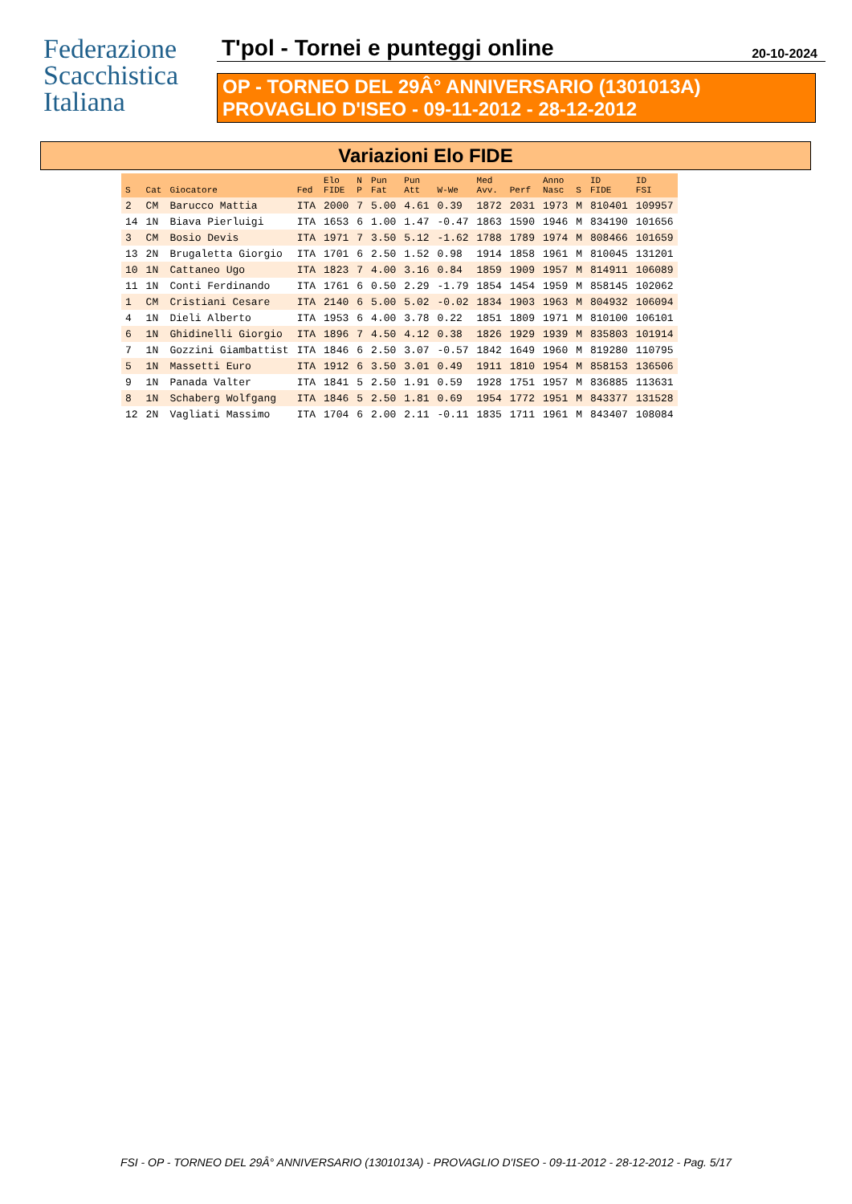Federazione
Scacchistica
Italiana
T'pol - Tornei e punteggi online 20-10-2024
OP - TORNEO DEL 29Â° ANNIVERSARIO (1301013A)
PROVAGLIO D'ISEO - 09-11-2012 - 28-12-2012
Variazioni Elo FIDE
| S | Cat | Giocatore | Fed | Elo FIDE | N P | Pun Fat | Pun Att | W-We | Med Avv. | Perf | Anno Nasc | S | ID FIDE | ID FSI |
| --- | --- | --- | --- | --- | --- | --- | --- | --- | --- | --- | --- | --- | --- | --- |
| 2 | CM | Barucco Mattia | ITA | 2000 | 7 | 5.00 | 4.61 | 0.39 | 1872 | 2031 | 1973 | M | 810401 | 109957 |
| 14 | 1N | Biava Pierluigi | ITA | 1653 | 6 | 1.00 | 1.47 | -0.47 | 1863 | 1590 | 1946 | M | 834190 | 101656 |
| 3 | CM | Bosio Devis | ITA | 1971 | 7 | 3.50 | 5.12 | -1.62 | 1788 | 1789 | 1974 | M | 808466 | 101659 |
| 13 | 2N | Brugaletta Giorgio | ITA | 1701 | 6 | 2.50 | 1.52 | 0.98 | 1914 | 1858 | 1961 | M | 810045 | 131201 |
| 10 | 1N | Cattaneo Ugo | ITA | 1823 | 7 | 4.00 | 3.16 | 0.84 | 1859 | 1909 | 1957 | M | 814911 | 106089 |
| 11 | 1N | Conti Ferdinando | ITA | 1761 | 6 | 0.50 | 2.29 | -1.79 | 1854 | 1454 | 1959 | M | 858145 | 102062 |
| 1 | CM | Cristiani Cesare | ITA | 2140 | 6 | 5.00 | 5.02 | -0.02 | 1834 | 1903 | 1963 | M | 804932 | 106094 |
| 4 | 1N | Dieli Alberto | ITA | 1953 | 6 | 4.00 | 3.78 | 0.22 | 1851 | 1809 | 1971 | M | 810100 | 106101 |
| 6 | 1N | Ghidinelli Giorgio | ITA | 1896 | 7 | 4.50 | 4.12 | 0.38 | 1826 | 1929 | 1939 | M | 835803 | 101914 |
| 7 | 1N | Gozzini Giambattist | ITA | 1846 | 6 | 2.50 | 3.07 | -0.57 | 1842 | 1649 | 1960 | M | 819280 | 110795 |
| 5 | 1N | Massetti Euro | ITA | 1912 | 6 | 3.50 | 3.01 | 0.49 | 1911 | 1810 | 1954 | M | 858153 | 136506 |
| 9 | 1N | Panada Valter | ITA | 1841 | 5 | 2.50 | 1.91 | 0.59 | 1928 | 1751 | 1957 | M | 836885 | 113631 |
| 8 | 1N | Schaberg Wolfgang | ITA | 1846 | 5 | 2.50 | 1.81 | 0.69 | 1954 | 1772 | 1951 | M | 843377 | 131528 |
| 12 | 2N | Vagliati Massimo | ITA | 1704 | 6 | 2.00 | 2.11 | -0.11 | 1835 | 1711 | 1961 | M | 843407 | 108084 |
FSI - OP - TORNEO DEL 29Â° ANNIVERSARIO (1301013A) - PROVAGLIO D'ISEO - 09-11-2012 - 28-12-2012 - Pag. 5/17